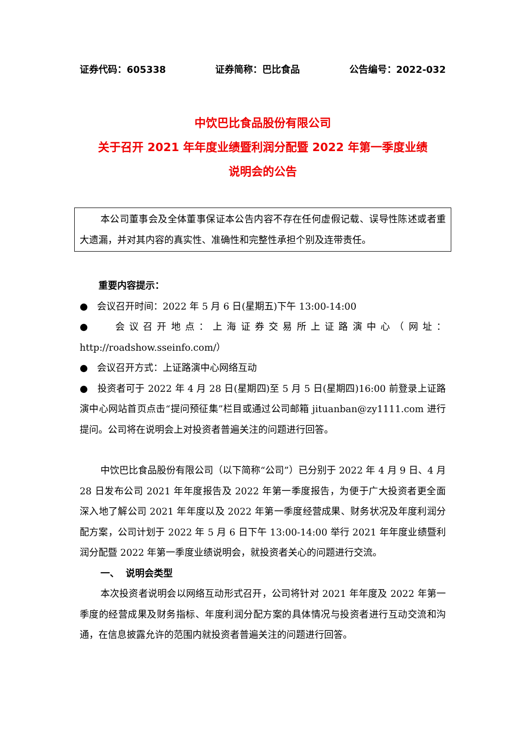证券代码：605338 证券简称：巴比食品 公告编号：2022-032
中饮巴比食品股份有限公司
关于召开 2021 年年度业绩暨利润分配暨 2022 年第一季度业绩
说明会的公告
本公司董事会及全体董事保证本公告内容不存在任何虚假记载、误导性陈述或者重大遗漏，并对其内容的真实性、准确性和完整性承担个别及连带责任。
重要内容提示：
● 会议召开时间：2022 年 5 月 6 日(星期五)下午 13:00-14:00
● 会议召开地点：上海证券交易所上证路演中心（网址：http://roadshow.sseinfo.com/）
● 会议召开方式：上证路演中心网络互动
● 投资者可于 2022 年 4 月 28 日(星期四)至 5 月 5 日(星期四)16:00 前登录上证路演中心网站首页点击“提问预征集”栏目或通过公司邮箱 jituanban@zy1111.com 进行提问。公司将在说明会上对投资者普遍关注的问题进行回答。
中饮巴比食品股份有限公司（以下简称“公司”）已分别于 2022 年 4 月 9 日、4 月 28 日发布公司 2021 年年度报告及 2022 年第一季度报告，为便于广大投资者更全面深入地了解公司 2021 年年度以及 2022 年第一季度经营成果、财务状况及年度利润分配方案，公司计划于 2022 年 5 月 6 日下午 13:00-14:00 举行 2021 年年度业绩暨利润分配暨 2022 年第一季度业绩说明会，就投资者关心的问题进行交流。
一、 说明会类型
本次投资者说明会以网络互动形式召开，公司将针对 2021 年年度及 2022 年第一季度的经营成果及财务指标、年度利润分配方案的具体情况与投资者进行互动交流和沟通，在信息披露允许的范围内就投资者普遍关注的问题进行回答。